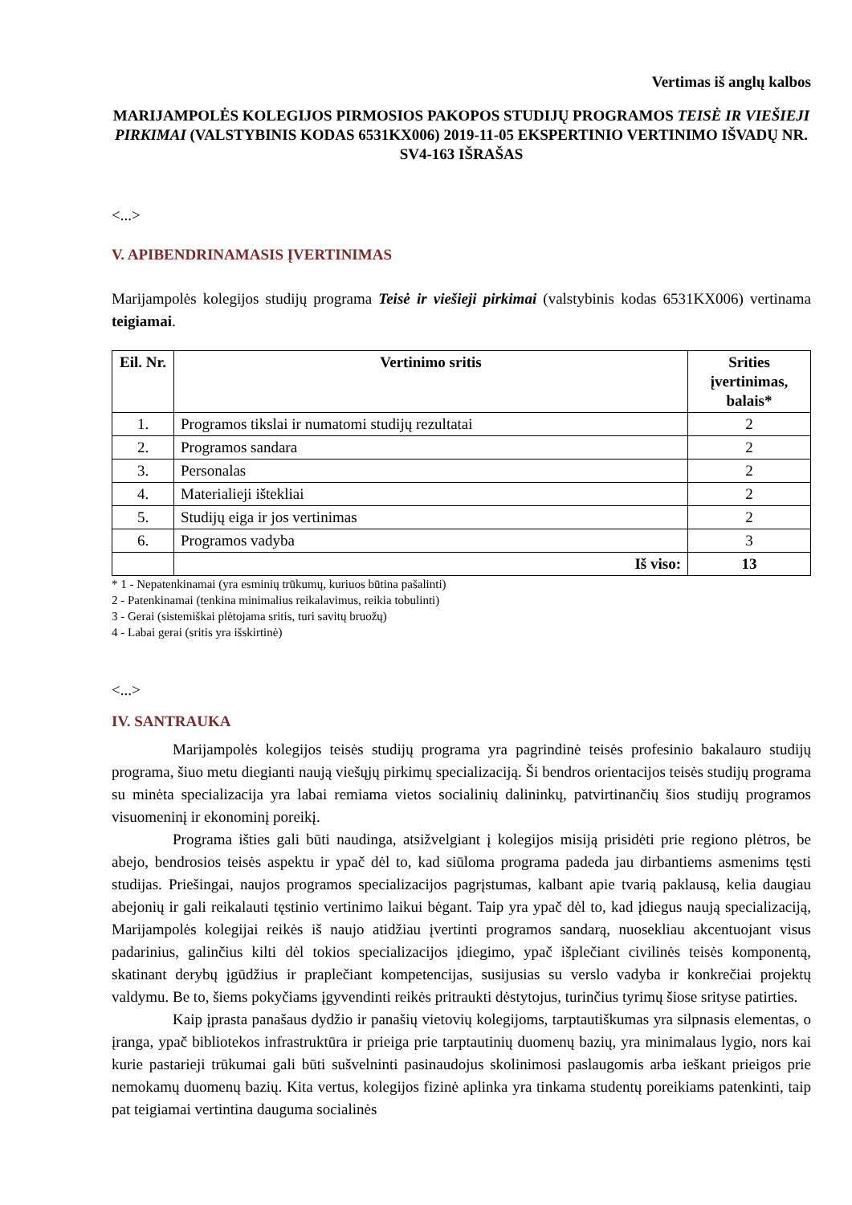Vertimas iš anglų kalbos
MARIJAMPOLĖS KOLEGIJOS PIRMOSIOS PAKOPOS STUDIJŲ PROGRAMOS TEISĖ IR VIEŠIEJI PIRKIMAI (VALSTYBINIS KODAS 6531KX006) 2019-11-05 EKSPERTINIO VERTINIMO IŠVADŲ NR. SV4-163 IŠRAŠAS
<...>
V. APIBENDRINAMASIS ĮVERTINIMAS
Marijampolės kolegijos studijų programa Teisė ir viešieji pirkimai (valstybinis kodas 6531KX006) vertinama teigiamai.
| Eil. Nr. | Vertinimo sritis | Srities įvertinimas, balais* |
| --- | --- | --- |
| 1. | Programos tikslai ir numatomi studijų rezultatai | 2 |
| 2. | Programos sandara | 2 |
| 3. | Personalas | 2 |
| 4. | Materialieji ištekliai | 2 |
| 5. | Studijų eiga ir jos vertinimas | 2 |
| 6. | Programos vadyba | 3 |
| | Iš viso: | 13 |
* 1 - Nepatenkinamai (yra esminių trūkumų, kuriuos būtina pašalinti)
2 - Patenkinamai (tenkina minimalius reikalavimus, reikia tobulinti)
3 - Gerai (sistemiškai plėtojama sritis, turi savitų bruožų)
4 - Labai gerai (sritis yra išskirtinė)
<...>
IV. SANTRAUKA
Marijampolės kolegijos teisės studijų programa yra pagrindinė teisės profesinio bakalauro studijų programa, šiuo metu diegianti naują viešųjų pirkimų specializaciją. Ši bendros orientacijos teisės studijų programa su minėta specializacija yra labai remiama vietos socialinių dalininkų, patvirtinančių šios studijų programos visuomeninį ir ekonominį poreikį.
Programa išties gali būti naudinga, atsižvelgiant į kolegijos misiją prisidėti prie regiono plėtros, be abejo, bendrosios teisės aspektu ir ypač dėl to, kad siūloma programa padeda jau dirbantiems asmenims tęsti studijas. Priešingai, naujos programos specializacijos pagrįstumas, kalbant apie tvarią paklausą, kelia daugiau abejonių ir gali reikalauti tęstinio vertinimo laikui bėgant. Taip yra ypač dėl to, kad įdiegus naują specializaciją, Marijampolės kolegijai reikės iš naujo atidžiau įvertinti programos sandarą, nuosekliau akcentuojant visus padarinius, galinčius kilti dėl tokios specializacijos įdiegimo, ypač išplečiant civilinės teisės komponentą, skatinant derybų įgūdžius ir praplečiant kompetencijas, susijusias su verslo vadyba ir konkrečiai projektų valdymu. Be to, šiems pokyčiams įgyvendinti reikės pritraukti dėstytojus, turinčius tyrimų šiose srityse patirties.
Kaip įprasta panašaus dydžio ir panašių vietovių kolegijoms, tarptautiškumas yra silpnasis elementas, o įranga, ypač bibliotekos infrastruktūra ir prieiga prie tarptautinių duomenų bazių, yra minimalaus lygio, nors kai kurie pastarieji trūkumai gali būti sušvelninti pasinaudojus skolinimosi paslaugomis arba ieškant prieigos prie nemokamų duomenų bazių. Kita vertus, kolegijos fizinė aplinka yra tinkama studentų poreikiams patenkinti, taip pat teigiamai vertintina dauguma socialinės